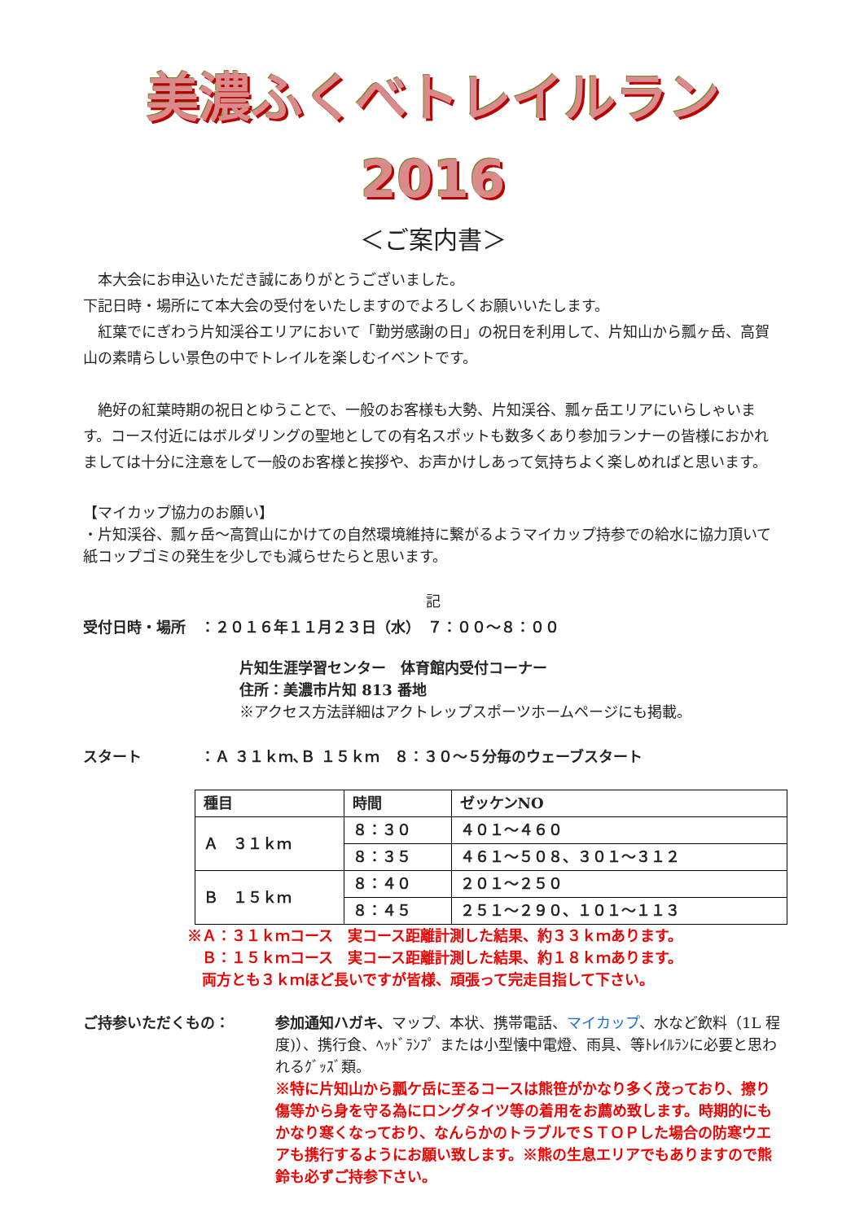美濃ふくべトレイルラン 2016
＜ご案内書＞
　本大会にお申込いただき誠にありがとうございました。
下記日時・場所にて本大会の受付をいたしますのでよろしくお願いいたします。
　紅葉でにぎわう片知渓谷エリアにおいて「勤労感謝の日」の祝日を利用して、片知山から瓢ヶ岳、高賀山の素晴らしい景色の中でトレイルを楽しむイベントです。
　絶好の紅葉時期の祝日とゆうことで、一般のお客様も大勢、片知渓谷、瓢ヶ岳エリアにいらしゃいます。コース付近にはボルダリングの聖地としての有名スポットも数多くあり参加ランナーの皆様におかれましては十分に注意をして一般のお客様と挨拶や、お声かけしあって気持ちよく楽しめればと思います。
【マイカップ協力のお願い】
・片知渓谷、瓢ヶ岳～高賀山にかけての自然環境維持に繋がるようマイカップ持参での給水に協力頂いて紙コップゴミの発生を少しでも減らせたらと思います。
記
受付日時・場所　：２０１６年１１月２３日（水）　７：００～８：００
片知生涯学習センター　体育館内受付コーナー
住所：美濃市片知 813 番地
※アクセス方法詳細はアクトレップスポーツホームページにも掲載。
スタート　　　　：Ａ ３１ｋｍ､Ｂ １５ｋｍ　８：３０～５分毎のウェーブスタート
| 種目 | 時間 | ゼッケンNO |
| --- | --- | --- |
| Ａ ３１ｋｍ | ８：３０ | ４０１～４６０ |
| | ８：３５ | ４６１～５０８、３０１～３１２ |
| Ｂ １５ｋｍ | ８：４０ | ２０１～２５０ |
| | ８：４５ | ２５１～２９０、１０１～１１３ |
※Ａ：３１ｋｍコース　実コース距離計測した結果、約３３ｋｍあります。
　Ｂ：１５ｋｍコース　実コース距離計測した結果、約１８ｋｍあります。
　両方とも３ｋｍほど長いですが皆様、頑張って完走目指して下さい。
ご持参いただくもの： 参加通知ハガキ、マップ、本状、携帯電話、マイカップ、水など飲料（1L 程度)）、携行食、ﾍｯﾄﾞﾗﾝﾌﾟ または小型懐中電燈、雨具、等ﾄﾚｲﾙﾗﾝに必要と思われるｸﾞｯｽﾞ類。
※特に片知山から瓢ケ岳に至るコースは熊笹がかなり多く茂っており、擦り傷等から身を守る為にロングタイツ等の着用をお薦め致します。時期的にもかなり寒くなっており、なんらかのトラブルでＳＴＯＰした場合の防寒ウエアも携行するようにお願い致します。※熊の生息エリアでもありますので熊鈴も必ずご持参下さい。